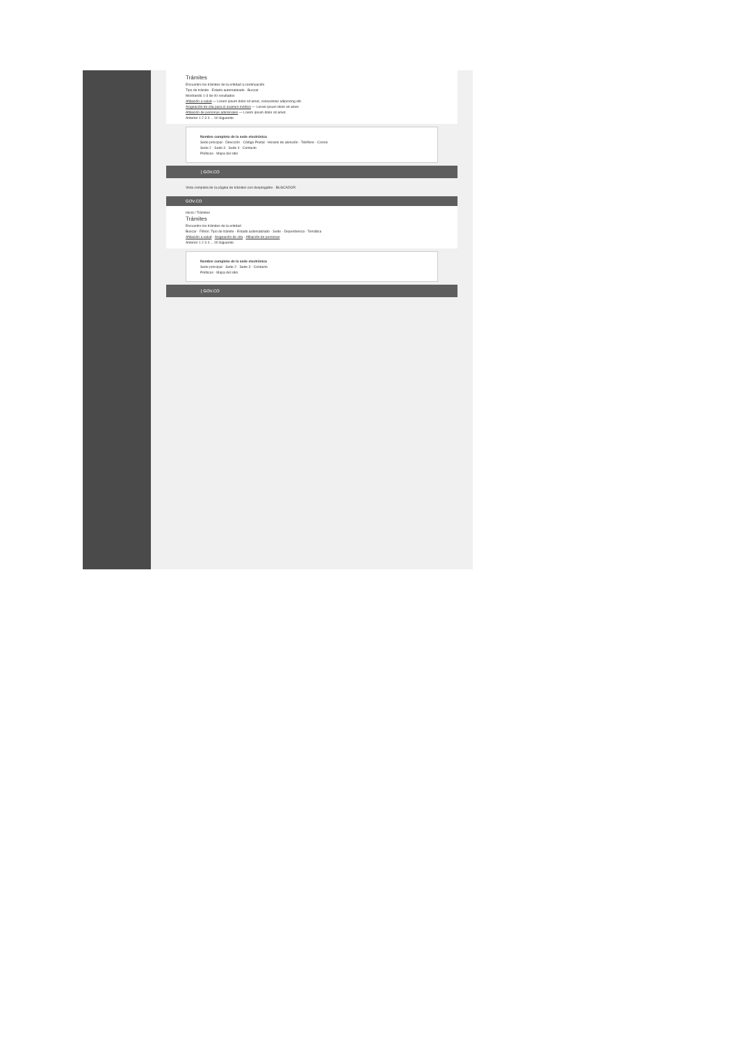Trámites
Encuentre los trámites de la entidad a continuación
Tipo de trámite · Estado automatizado · Buscar
Mostrando 1-3 de 00 resultados
Afiliación a salud — Lorem ipsum dolor sit amet, consectetur adipiscing elit.
Asignación de cita para el examen médico — Lorem ipsum dolor sit amet.
Afiliación de personas adicionales — Lorem ipsum dolor sit amet.
Anterior 1 2 3 4 ... 00 Siguiente
Nombre completo de la sede electrónica
Sede principal · Dirección · Código Postal · Horario de atención · Teléfono · Correo
Sede 2 · Sede 3 · Sede 4 · Contacto
Políticas · Mapa del sitio
| GOV.CO
Vista completa de la página de trámites con desplegable · BUSCADOR
GOV.CO
Inicio / Trámites
Trámites
Encuentre los trámites de la entidad
Buscar · Filtros: Tipo de trámite · Estado automatizado · Sede · Dependencia · Temática
Afiliación a salud · Asignación de cita · Afiliación de personas
Anterior 1 2 3 4 ... 00 Siguiente
Nombre completo de la sede electrónica
Sede principal · Sede 2 · Sede 3 · Contacto
Políticas · Mapa del sitio
| GOV.CO